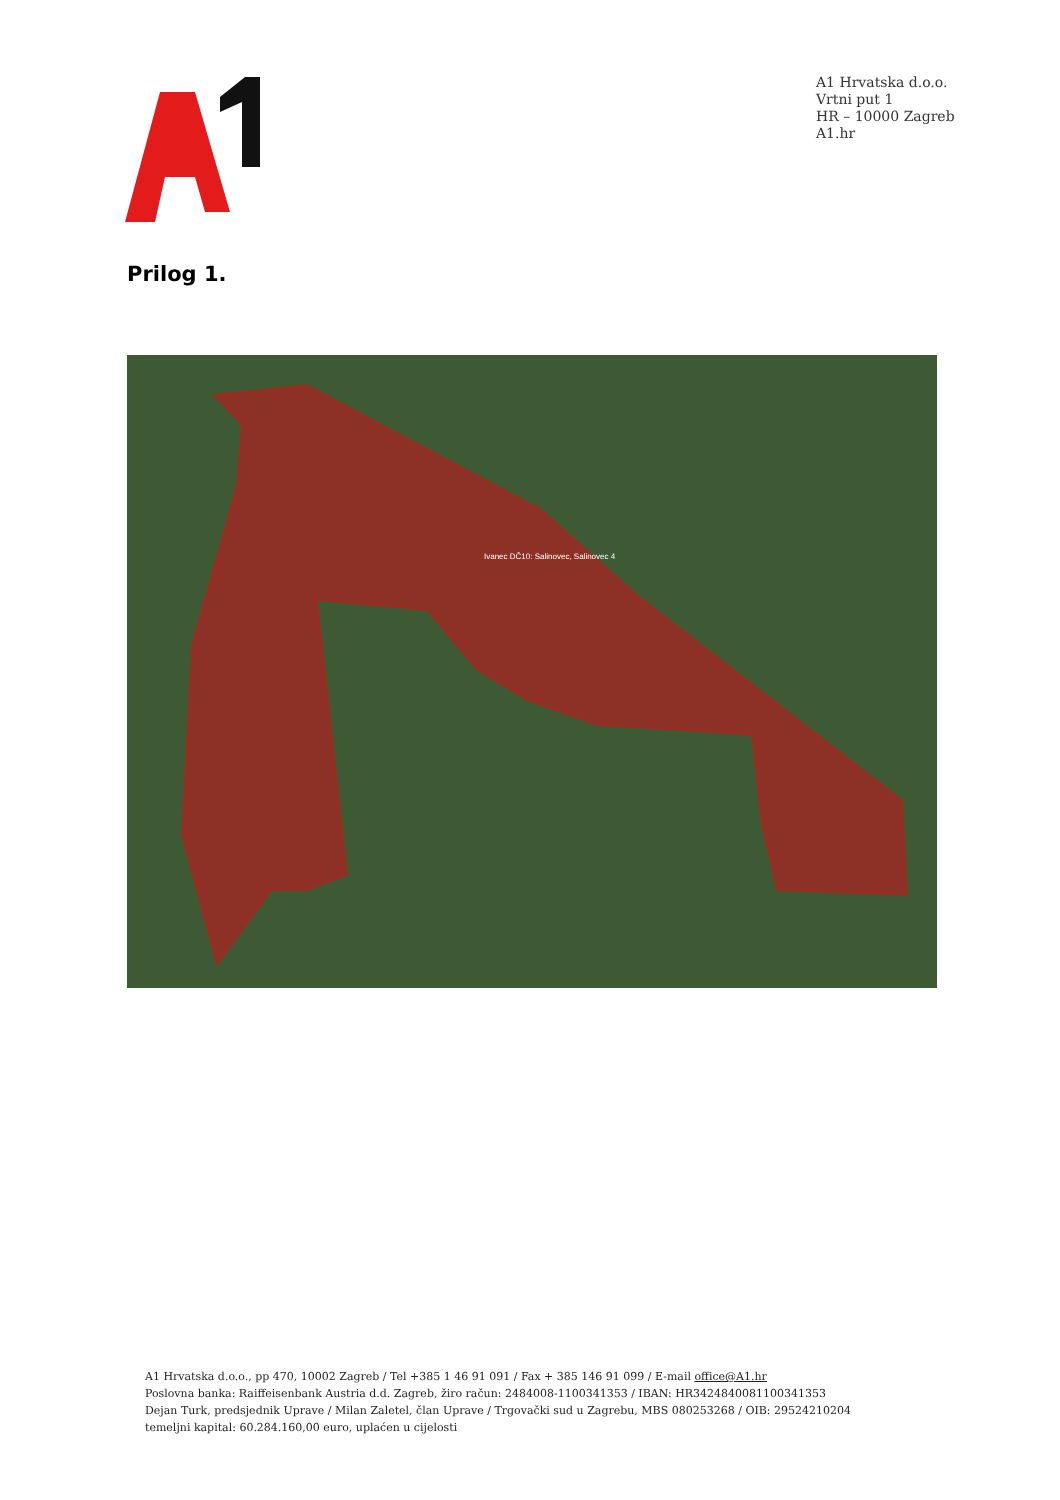A1 Hrvatska d.o.o.
Vrtni put 1
HR – 10000 Zagreb
A1.hr
Prilog 1.
Ivanec DČ10: Salinovec, Salinovec 4
A1 Hrvatska d.o.o., pp 470, 10002 Zagreb / Tel +385 1 46 91 091 / Fax + 385 146 91 099 / E-mail office@A1.hr
Poslovna banka: Raiffeisenbank Austria d.d. Zagreb, žiro račun: 2484008-1100341353 / IBAN: HR3424840081100341353
Dejan Turk, predsjednik Uprave / Milan Zaletel, član Uprave / Trgovački sud u Zagrebu, MBS 080253268 / OIB: 29524210204
temeljni kapital: 60.284.160,00 euro, uplaćen u cijelosti